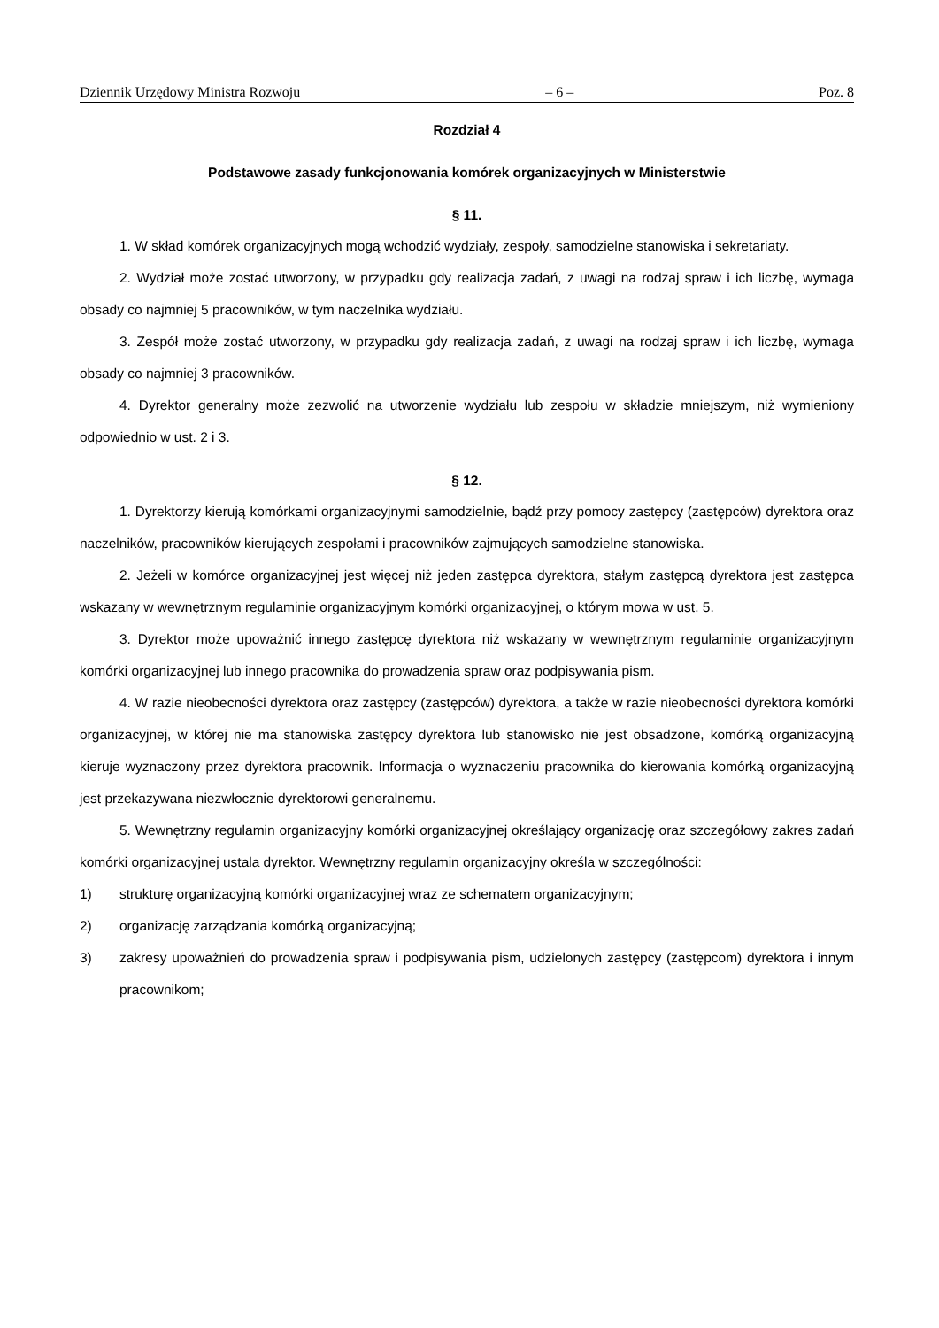Dziennik Urzędowy Ministra Rozwoju – 6 – Poz. 8
Rozdział 4
Podstawowe zasady funkcjonowania komórek organizacyjnych w Ministerstwie
§ 11.
1. W skład komórek organizacyjnych mogą wchodzić wydziały, zespoły, samodzielne stanowiska i sekretariaty.
2. Wydział może zostać utworzony, w przypadku gdy realizacja zadań, z uwagi na rodzaj spraw i ich liczbę, wymaga obsady co najmniej 5 pracowników, w tym naczelnika wydziału.
3. Zespół może zostać utworzony, w przypadku gdy realizacja zadań, z uwagi na rodzaj spraw i ich liczbę, wymaga obsady co najmniej 3 pracowników.
4. Dyrektor generalny może zezwolić na utworzenie wydziału lub zespołu w składzie mniejszym, niż wymieniony odpowiednio w ust. 2 i 3.
§ 12.
1. Dyrektorzy kierują komórkami organizacyjnymi samodzielnie, bądź przy pomocy zastępcy (zastępców) dyrektora oraz naczelników, pracowników kierujących zespołami i pracowników zajmujących samodzielne stanowiska.
2. Jeżeli w komórce organizacyjnej jest więcej niż jeden zastępca dyrektora, stałym zastępcą dyrektora jest zastępca wskazany w wewnętrznym regulaminie organizacyjnym komórki organizacyjnej, o którym mowa w ust. 5.
3. Dyrektor może upoważnić innego zastępcę dyrektora niż wskazany w wewnętrznym regulaminie organizacyjnym komórki organizacyjnej lub innego pracownika do prowadzenia spraw oraz podpisywania pism.
4. W razie nieobecności dyrektora oraz zastępcy (zastępców) dyrektora, a także w razie nieobecności dyrektora komórki organizacyjnej, w której nie ma stanowiska zastępcy dyrektora lub stanowisko nie jest obsadzone, komórką organizacyjną kieruje wyznaczony przez dyrektora pracownik. Informacja o wyznaczeniu pracownika do kierowania komórką organizacyjną jest przekazywana niezwłocznie dyrektorowi generalnemu.
5. Wewnętrzny regulamin organizacyjny komórki organizacyjnej określający organizację oraz szczegółowy zakres zadań komórki organizacyjnej ustala dyrektor. Wewnętrzny regulamin organizacyjny określa w szczególności:
1) strukturę organizacyjną komórki organizacyjnej wraz ze schematem organizacyjnym;
2) organizację zarządzania komórką organizacyjną;
3) zakresy upoważnień do prowadzenia spraw i podpisywania pism, udzielonych zastępcy (zastępcom) dyrektora i innym pracownikom;